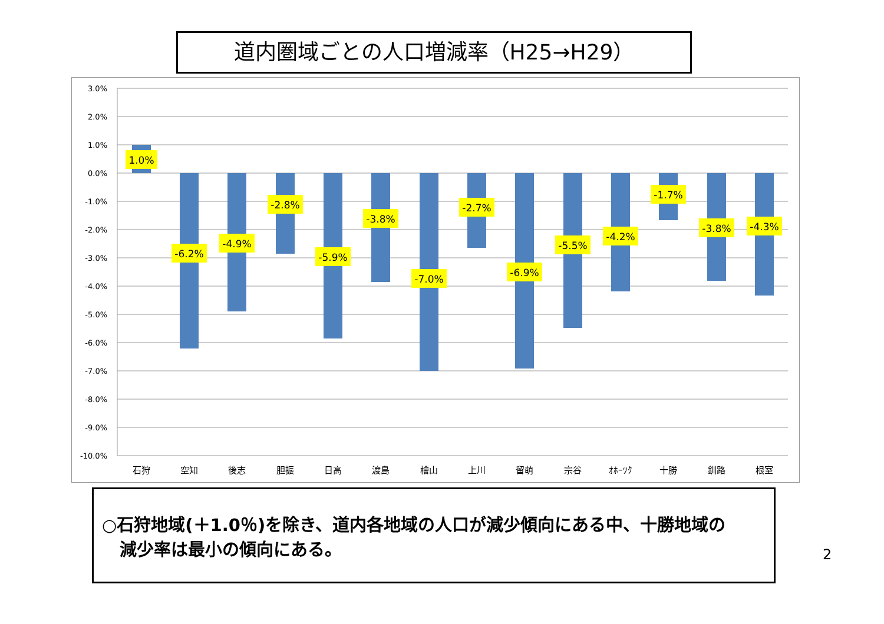道内圏域ごとの人口増減率（H25→H29）
3.0%
2.0%
1.0%
0.0%
-1.0%
-2.0%
-3.0%
-4.0%
-5.0%
-6.0%
-7.0%
-8.0%
-9.0%
-10.0%
1.0%
-6.2%
-4.9%
-2.8%
-5.9%
-3.8%
-7.0%
-2.7%
-6.9%
-5.5%
-4.2%
-1.7%
-3.8%
-4.3%
石狩
空知
後志
胆振
日高
渡島
檜山
上川
留萌
宗谷
ｵﾎｰﾂｸ
十勝
釧路
根室
○石狩地域(＋1.0％)を除き、道内各地域の人口が減少傾向にある中、十勝地域の
減少率は最小の傾向にある。
2